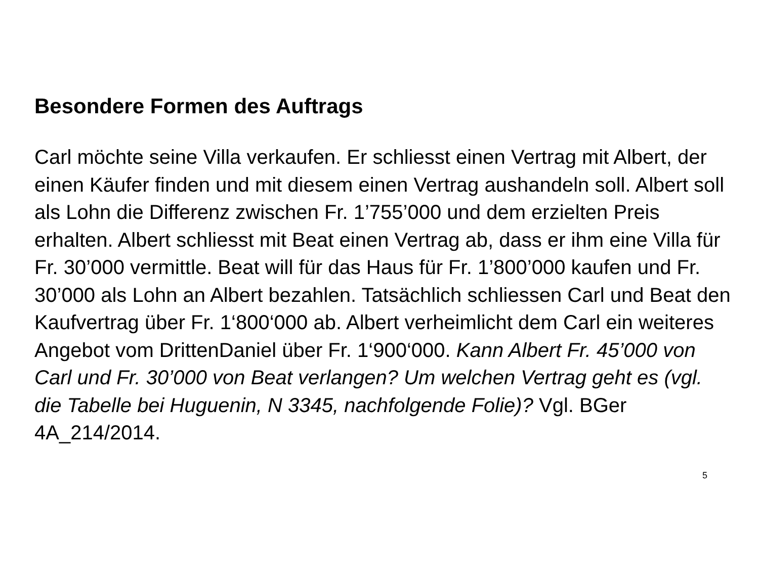Besondere Formen des Auftrags
Carl möchte seine Villa verkaufen. Er schliesst einen Vertrag mit Albert, der einen Käufer finden und mit diesem einen Vertrag aushandeln soll. Albert soll als Lohn die Differenz zwischen Fr. 1’755’000 und dem erzielten Preis erhalten. Albert schliesst mit Beat einen Vertrag ab, dass er ihm eine Villa für Fr. 30’000 vermittle. Beat will für das Haus für Fr. 1’800’000 kaufen und Fr. 30’000 als Lohn an Albert bezahlen. Tatsächlich schliessen Carl und Beat den Kaufvertrag über Fr. 1‘800‘000 ab. Albert verheimlicht dem Carl ein weiteres Angebot vom DrittenDaniel über Fr. 1‘900‘000. Kann Albert Fr. 45’000 von Carl und Fr. 30’000 von Beat verlangen? Um welchen Vertrag geht es (vgl. die Tabelle bei Huguenin, N 3345, nachfolgende Folie)? Vgl. BGer 4A_214/2014.
5